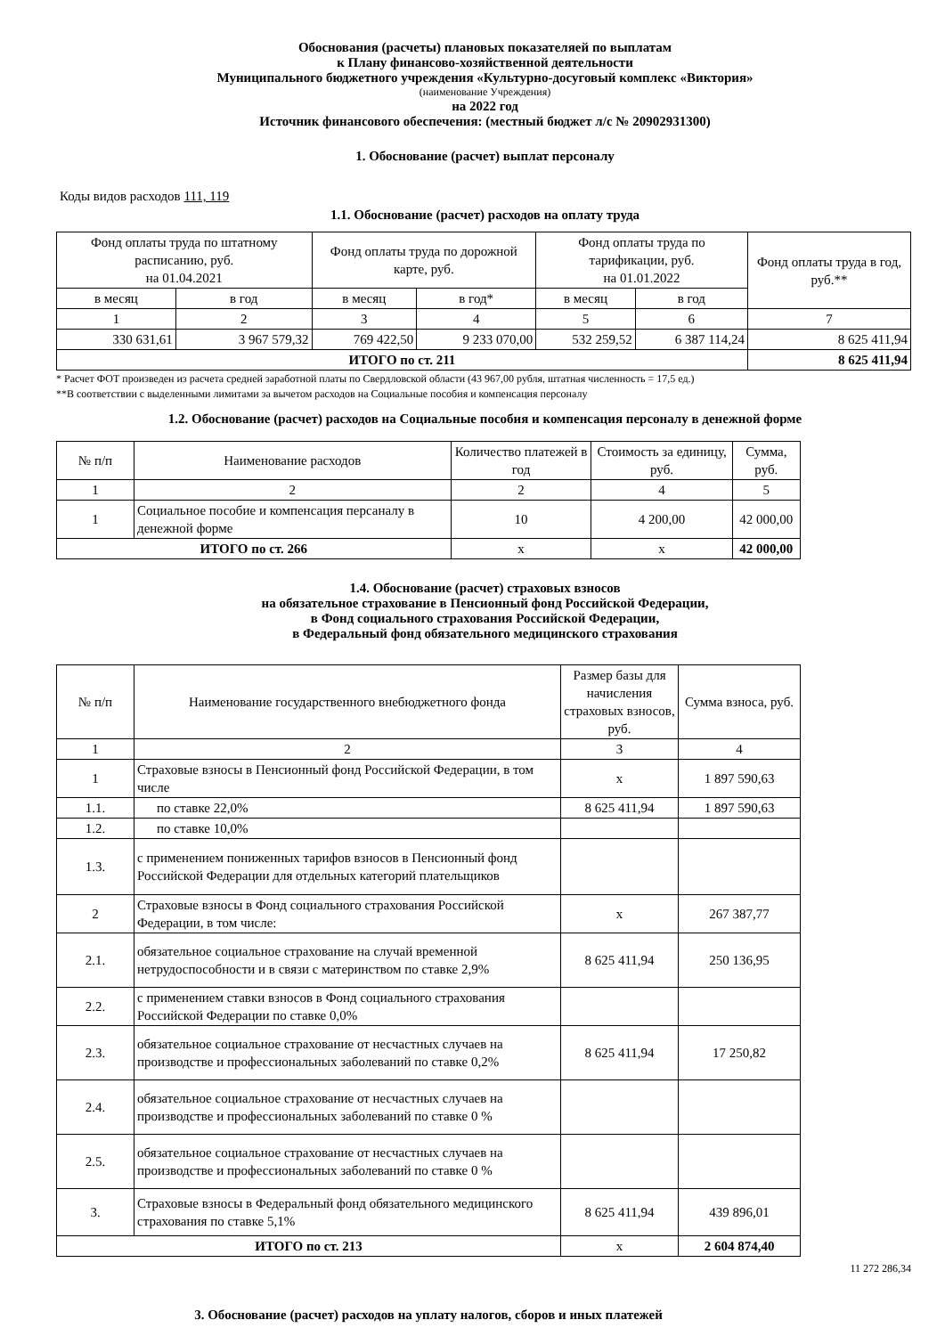Обоснования (расчеты) плановых показателяей по выплатам
к Плану финансово-хозяйственной деятельности
Муниципального бюджетного учреждения «Культурно-досуговый комплекс «Виктория»
(наименование Учреждения)
на 2022 год
Источник финансового обеспечения: (местный бюджет л/с № 20902931300)
1. Обоснование (расчет) выплат персоналу
Коды видов расходов 111, 119
1.1. Обоснование (расчет) расходов на оплату труда
| Фонд оплаты труда по штатному расписанию, руб. на 01.04.2021 | | Фонд оплаты труда по дорожной карте, руб. | | Фонд оплаты труда по тарификации, руб. на 01.01.2022 | | Фонд оплаты труда в год, руб.** |
| --- | --- | --- | --- | --- | --- | --- |
| в месяц | в год | в месяц | в год* | в месяц | в год | |
| 1 | 2 | 3 | 4 | 5 | 6 | 7 |
| 330 631,61 | 3 967 579,32 | 769 422,50 | 9 233 070,00 | 532 259,52 | 6 387 114,24 | 8 625 411,94 |
| ИТОГО по ст. 211 | | | | | | 8 625 411,94 |
* Расчет ФОТ произведен из расчета средней заработной платы по Свердловской области (43 967,00 рубля, штатная численность = 17,5 ед.)
**В соответствии с выделенными лимитами за вычетом расходов на Социальные пособия и компенсация персоналу
1.2. Обоснование (расчет) расходов на Социальные пособия и компенсация персоналу в денежной форме
| № п/п | Наименование расходов | Количество платежей в год | Стоимость за единицу, руб. | Сумма, руб. |
| --- | --- | --- | --- | --- |
| 1 | 2 | 2 | 4 | 5 |
| 1 | Социальное пособие и компенсация персаналу в денежной форме | 10 | 4 200,00 | 42 000,00 |
| ИТОГО по ст. 266 | | x | x | 42 000,00 |
1.4. Обоснование (расчет) страховых взносов
на обязательное страхование в Пенсионный фонд Российской Федерации,
в Фонд социального страхования Российской Федерации,
в Федеральный фонд обязательного медицинского страхования
| № п/п | Наименование государственного внебюджетного фонда | Размер базы для начисления страховых взносов, руб. | Сумма взноса, руб. |
| --- | --- | --- | --- |
| 1 | 2 | 3 | 4 |
| 1 | Страховые взносы в Пенсионный фонд Российской Федерации, в том числе | x | 1 897 590,63 |
| 1.1. | по ставке 22,0% | 8 625 411,94 | 1 897 590,63 |
| 1.2. | по ставке 10,0% | | |
| 1.3. | с применением пониженных тарифов взносов в Пенсионный фонд Российской Федерации для отдельных категорий плательщиков | | |
| 2 | Страховые взносы в Фонд социального страхования Российской Федерации, в том числе: | x | 267 387,77 |
| 2.1. | обязательное социальное страхование на случай временной нетрудоспособности и в связи с материнством по ставке 2,9% | 8 625 411,94 | 250 136,95 |
| 2.2. | с применением ставки взносов в Фонд социального страхования Российской Федерации по ставке 0,0% | | |
| 2.3. | обязательное социальное страхование от несчастных случаев на производстве и профессиональных заболеваний по ставке 0,2% | 8 625 411,94 | 17 250,82 |
| 2.4. | обязательное социальное страхование от несчастных случаев на производстве и профессиональных заболеваний по ставке 0 % | | |
| 2.5. | обязательное социальное страхование от несчастных случаев на производстве и профессиональных заболеваний по ставке 0 % | | |
| 3. | Страховые взносы в Федеральный фонд обязательного медицинского страхования по ставке 5,1% | 8 625 411,94 | 439 896,01 |
| ИТОГО по ст. 213 | | x | 2 604 874,40 |
11 272 286,34
3. Обоснование (расчет) расходов на уплату налогов, сборов и иных платежей